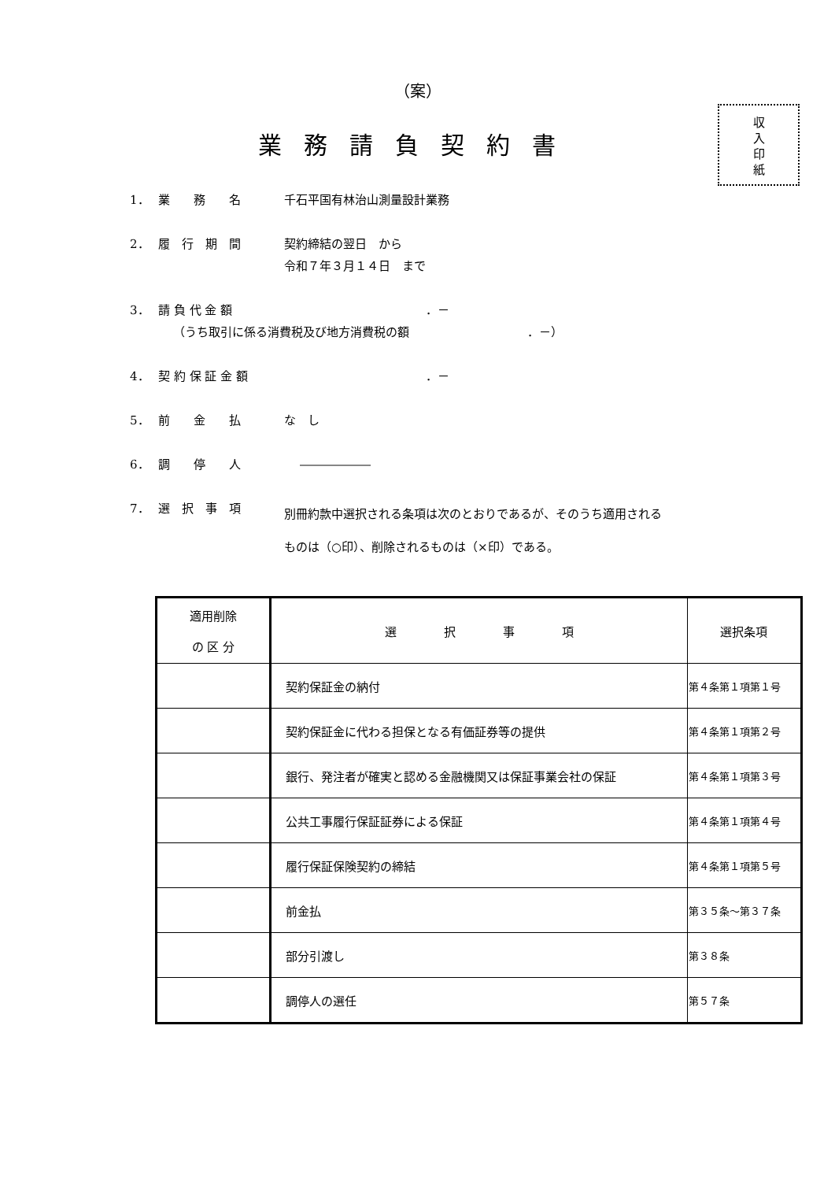（案）
業務請負契約書
収
入
印
紙
1． 業　　務　　名 千石平国有林治山測量設計業務
2． 履　行　期　間 契約締結の翌日　から
令和７年３月１４日　まで
3． 請 負 代 金 額 ．－
（うち取引に係る消費税及び地方消費税の額 ．－）
4． 契 約 保 証 金 額 ．－
5． 前　　金　　払 な　し
6． 調　　停　　人 ――――――
7． 選　択　事　項 別冊約款中選択される条項は次のとおりであるが、そのうち適用される
ものは（○印）、削除されるものは（×印）である。
| 適用削除 の 区 分 | 選 択 事 項 | 選択条項 |
| --- | --- | --- |
| | 契約保証金の納付 | 第４条第１項第１号 |
| | 契約保証金に代わる担保となる有価証券等の提供 | 第４条第１項第２号 |
| | 銀行、発注者が確実と認める金融機関又は保証事業会社の保証 | 第４条第１項第３号 |
| | 公共工事履行保証証券による保証 | 第４条第１項第４号 |
| | 履行保証保険契約の締結 | 第４条第１項第５号 |
| | 前金払 | 第３５条～第３７条 |
| | 部分引渡し | 第３８条 |
| | 調停人の選任 | 第５７条 |